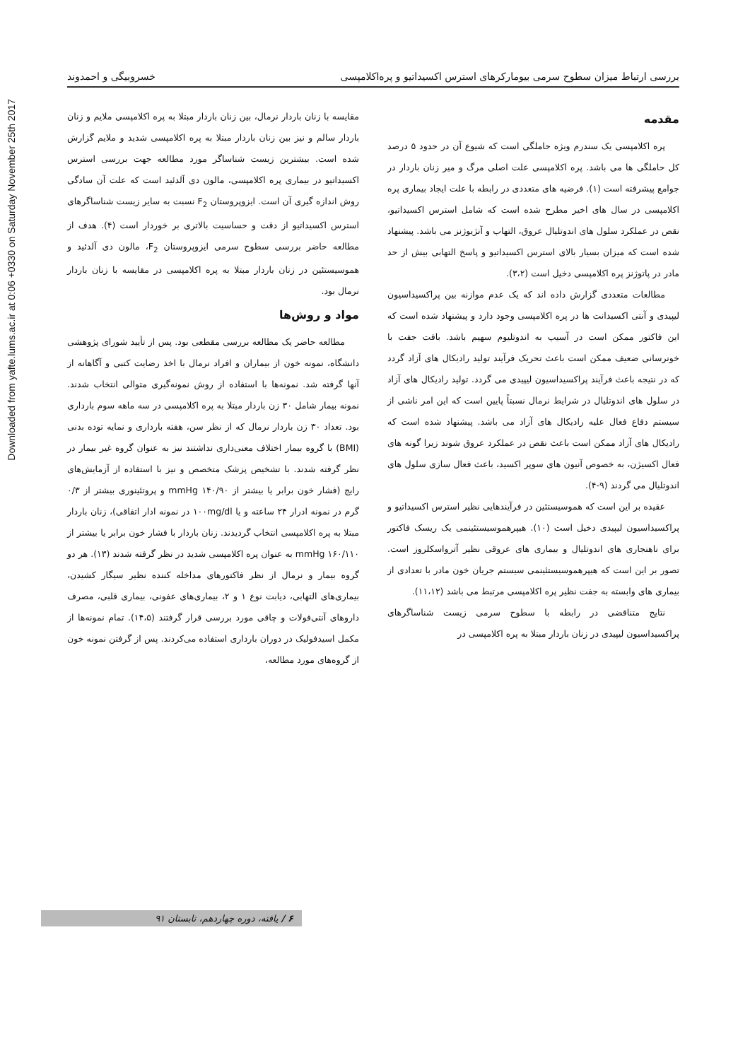Downloaded from yafte.lums.ac.ir at 0:06 +0330 on Saturday November 25th 2017
بررسی ارتباط میزان سطوح سرمی بیومارکرهای استرس اکسیداتیو و پره‌اکلامپسی خسروبیگی و احمدوند
مقدمه
پره اکلامپسی یک سندرم ویژه حاملگی است که شیوع آن در حدود ۵ درصد کل حاملگی ها می باشد. پره اکلامپسی علت اصلی مرگ و میر زنان باردار در جوامع پیشرفته است (۱). فرضیه های متعددی در رابطه با علت ایجاد بیماری پره اکلامپسی در سال های اخیر مطرح شده است که شامل استرس اکسیداتیو، نقص در عملکرد سلول های اندوتلیال عروق، التهاب و آنژیوژنز می باشد. پیشنهاد شده است که میزان بسیار بالای استرس اکسیداتیو و پاسخ التهابی بیش از حد مادر در پاتوژنز پره اکلامپسی دخیل است (۳،۲).
مطالعات متعددی گزارش داده اند که یک عدم موازنه بین پراکسیداسیون لیپیدی و آنتی اکسیدانت ها در پره اکلامپسی وجود دارد و پیشنهاد شده است که این فاکتور ممکن است در آسیب به اندوتلیوم سهیم باشد. بافت جفت با خونرسانی ضعیف ممکن است باعث تحریک فرآیند تولید رادیکال های آزاد گردد که در نتیجه باعث فرآیند پراکسیداسیون لیپیدی می گردد. تولید رادیکال های آزاد در سلول های اندوتلیال در شرایط نرمال نسبتاً پایین است که این امر ناشی از سیستم دفاع فعال علیه رادیکال های آزاد می باشد. پیشنهاد شده است که رادیکال های آزاد ممکن است باعث نقص در عملکرد عروق شوند زیرا گونه های فعال اکسیژن، به خصوص آنیون های سوپر اکسید، باعث فعال سازی سلول های اندوتلیال می گردند (۹-۴).
عقیده بر این است که هموسیستئین در فرآیندهایی نظیر استرس اکسیداتیو و پراکسیداسیون لیپیدی دخیل است (۱۰). هیپرهموسیستئینمی یک ریسک فاکتور برای ناهنجاری های اندوتلیال و بیماری های عروقی نظیر آترواسکلروز است. تصور بر این است که هیپرهموسیستئینمی سیستم جریان خون مادر با تعدادی از بیماری های وابسته به جفت نظیر پره اکلامپسی مرتبط می باشد (۱۱،۱۲).
نتایج متناقضی در رابطه با سطوح سرمی زیست شناساگرهای پراکسیداسیون لیپیدی در زنان باردار مبتلا به پره اکلامپسی در
مقایسه با زنان باردار نرمال، بین زنان باردار مبتلا به پره اکلامپسی ملایم و زنان باردار سالم و نیز بین زنان باردار مبتلا به پره اکلامپسی شدید و ملایم گزارش شده است. بیشترین زیست شناساگر مورد مطالعه جهت بررسی استرس اکسیداتیو در بیماری پره اکلامپسی، مالون دی آلدئید است که علت آن سادگی روش اندازه گیری آن است. ایزوپروستان F<sub>2</sub> نسبت به سایر زیست شناساگرهای استرس اکسیداتیو از دقت و حساسیت بالاتری بر خوردار است (۴). هدف از مطالعه حاضر بررسی سطوح سرمی ایزوپروستان F<sub>2</sub>، مالون دی آلدئید و هموسیستئین در زنان باردار مبتلا به پره اکلامپسی در مقایسه با زنان باردار نرمال بود.
مواد و روش‌ها
مطالعه حاضر یک مطالعه بررسی مقطعی بود. پس از تأیید شورای پژوهشی دانشگاه، نمونه خون از بیماران و افراد نرمال با اخذ رضایت کتبی و آگاهانه از آنها گرفته شد. نمونه‌ها با استفاده از روش نمونه‌گیری متوالی انتخاب شدند. نمونه بیمار شامل ۳۰ زن باردار مبتلا به پره اکلامپسی در سه ماهه سوم بارداری بود. تعداد ۳۰ زن باردار نرمال که از نظر سن، هفته بارداری و نمایه توده بدنی (BMI) با گروه بیمار اختلاف معنی‌داری نداشتند نیز به عنوان گروه غیر بیمار در نظر گرفته شدند. با تشخیص پزشک متخصص و نیز با استفاده از آزمایش‌های رایج (فشار خون برابر یا بیشتر از ۱۴۰/۹۰ mmHg و پروتئینوری بیشتر از ۰/۳ گرم در نمونه ادرار ۲۴ ساعته و یا ۱۰۰mg/dl در نمونه ادار اتفاقی)، زنان باردار مبتلا به پره اکلامپسی انتخاب گردیدند. زنان باردار با فشار خون برابر یا بیشتر از mmHg ۱۶۰/۱۱۰ به عنوان پره اکلامپسی شدید در نظر گرفته شدند (۱۳). هر دو گروه بیمار و نرمال از نظر فاکتورهای مداخله کننده نظیر سیگار کشیدن، بیماری‌های التهابی، دیابت نوع ۱ و ۲، بیماری‌های عفونی، بیماری قلبی، مصرف داروهای آنتی‌فولات و چاقی مورد بررسی قرار گرفتند (۱۴،۵). تمام نمونه‌ها از مکمل اسیدفولیک در دوران بارداری استفاده می‌کردند. پس از گرفتن نمونه خون از گروه‌های مورد مطالعه،
۶ / یافته، دوره چهاردهم، تابستان ۹۱